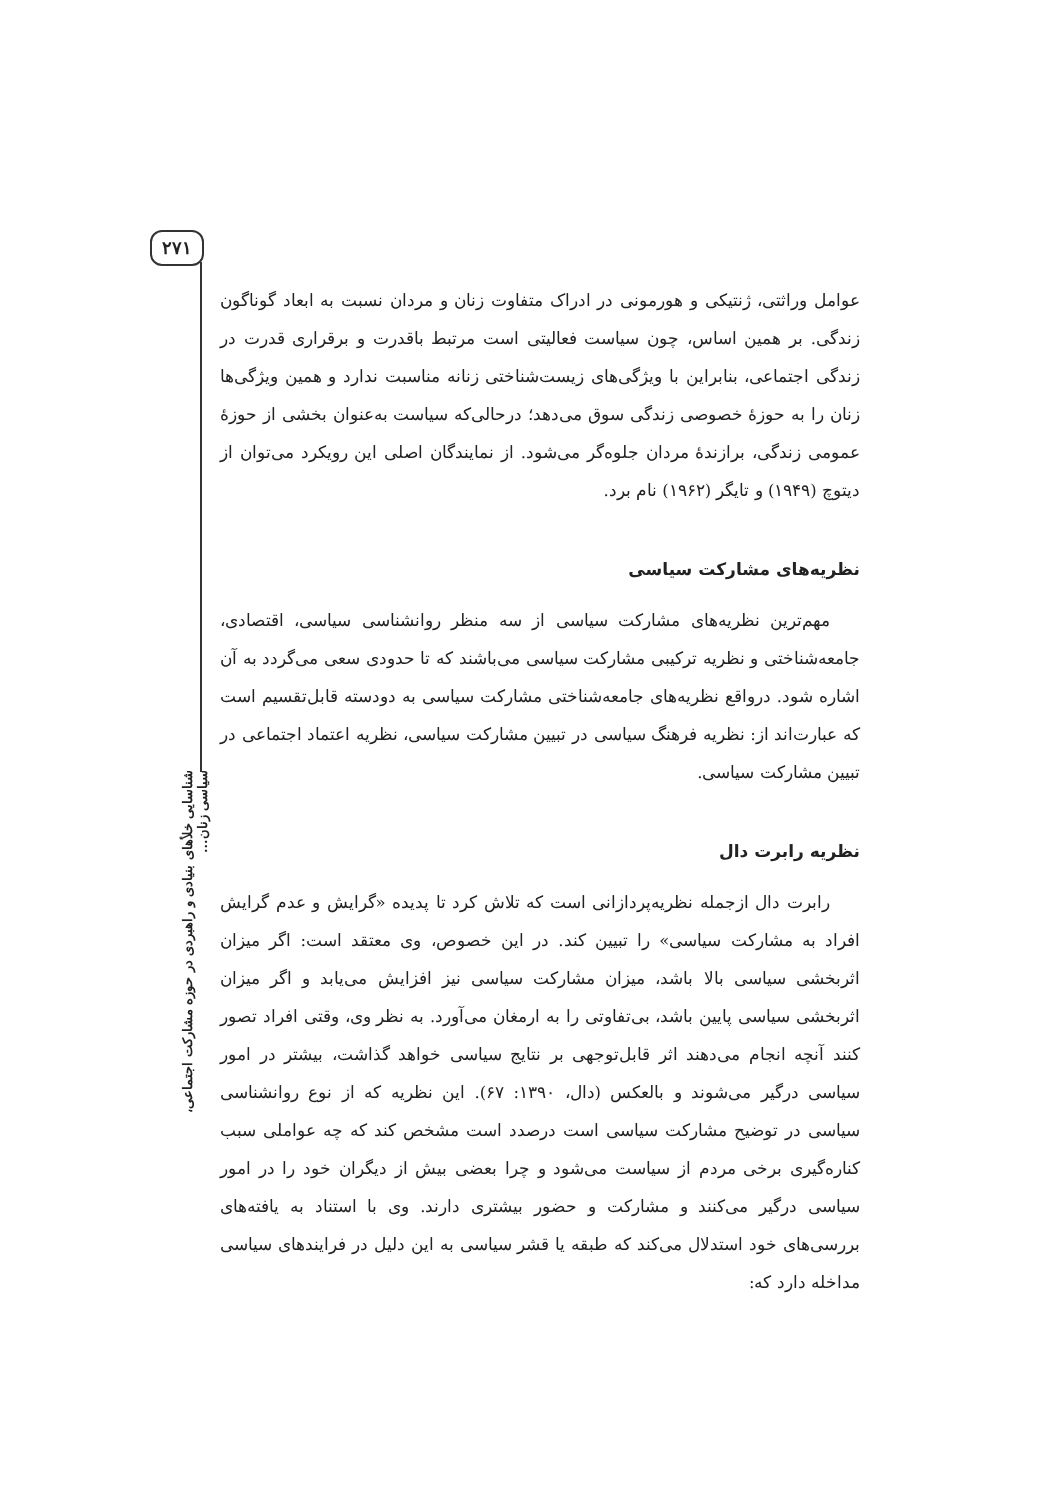۲۷۱
شناسایی خلأهای بنیادی و راهبردی در حوزه مشارکت اجتماعی، سیاسی زنان...
عوامل وراثتی، ژنتیکی و هورمونی در ادراک متفاوت زنان و مردان نسبت به ابعاد گوناگون زندگی. بر همین اساس، چون سیاست فعالیتی است مرتبط باقدرت و برقراری قدرت در زندگی اجتماعی، بنابراین با ویژگی‌های زیست‌شناختی زنانه مناسبت ندارد و همین ویژگی‌ها زنان را به حوزهٔ خصوصی زندگی سوق می‌دهد؛ درحالی‌که سیاست به‌عنوان بخشی از حوزهٔ عمومی زندگی، برازندهٔ مردان جلوه‌گر می‌شود. از نمایندگان اصلی این رویکرد می‌توان از دیتوچ (۱۹۴۹) و تایگر (۱۹۶۲) نام برد.
نظریه‌های مشارکت سیاسی
مهم‌ترین نظریه‌های مشارکت سیاسی از سه منظر روانشناسی سیاسی، اقتصادی، جامعه‌شناختی و نظریه ترکیبی مشارکت سیاسی می‌باشند که تا حدودی سعی می‌گردد به آن اشاره شود. درواقع نظریه‌های جامعه‌شناختی مشارکت سیاسی به دودسته قابل‌تقسیم است که عبارت‌اند از: نظریه فرهنگ سیاسی در تبیین مشارکت سیاسی، نظریه اعتماد اجتماعی در تبیین مشارکت سیاسی.
نظریه رابرت دال
رابرت دال ازجمله نظریه‌پردازانی است که تلاش کرد تا پدیده «گرایش و عدم گرایش افراد به مشارکت سیاسی» را تبیین کند. در این خصوص، وی معتقد است: اگر میزان اثربخشی سیاسی بالا باشد، میزان مشارکت سیاسی نیز افزایش می‌یابد و اگر میزان اثربخشی سیاسی پایین باشد، بی‌تفاوتی را به ارمغان می‌آورد. به نظر وی، وقتی افراد تصور کنند آنچه انجام می‌دهند اثر قابل‌توجهی بر نتایج سیاسی خواهد گذاشت، بیشتر در امور سیاسی درگیر می‌شوند و بالعکس (دال، ۱۳۹۰: ۶۷). این نظریه که از نوع روانشناسی سیاسی در توضیح مشارکت سیاسی است درصدد است مشخص کند که چه عواملی سبب کناره‌گیری برخی مردم از سیاست می‌شود و چرا بعضی بیش از دیگران خود را در امور سیاسی درگیر می‌کنند و مشارکت و حضور بیشتری دارند. وی با استناد به یافته‌های بررسی‌های خود استدلال می‌کند که طبقه یا قشر سیاسی به این دلیل در فرایندهای سیاسی مداخله دارد که: